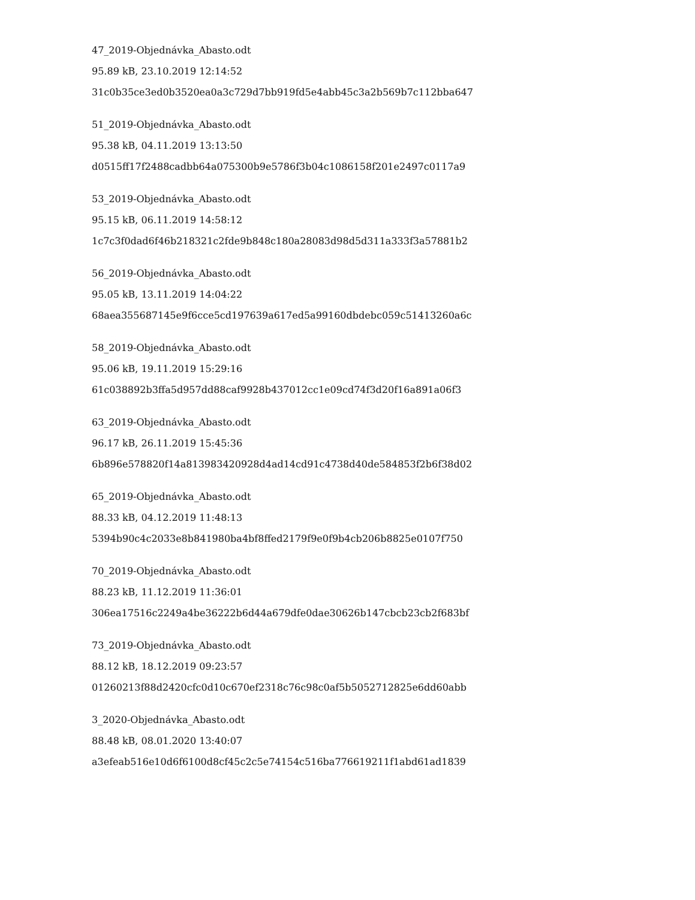47_2019-Objednávka_Abasto.odt
95.89 kB, 23.10.2019 12:14:52
31c0b35ce3ed0b3520ea0a3c729d7bb919fd5e4abb45c3a2b569b7c112bba647
51_2019-Objednávka_Abasto.odt
95.38 kB, 04.11.2019 13:13:50
d0515ff17f2488cadbb64a075300b9e5786f3b04c1086158f201e2497c0117a9
53_2019-Objednávka_Abasto.odt
95.15 kB, 06.11.2019 14:58:12
1c7c3f0dad6f46b218321c2fde9b848c180a28083d98d5d311a333f3a57881b2
56_2019-Objednávka_Abasto.odt
95.05 kB, 13.11.2019 14:04:22
68aea355687145e9f6cce5cd197639a617ed5a99160dbdebc059c51413260a6c
58_2019-Objednávka_Abasto.odt
95.06 kB, 19.11.2019 15:29:16
61c038892b3ffa5d957dd88caf9928b437012cc1e09cd74f3d20f16a891a06f3
63_2019-Objednávka_Abasto.odt
96.17 kB, 26.11.2019 15:45:36
6b896e578820f14a813983420928d4ad14cd91c4738d40de584853f2b6f38d02
65_2019-Objednávka_Abasto.odt
88.33 kB, 04.12.2019 11:48:13
5394b90c4c2033e8b841980ba4bf8ffed2179f9e0f9b4cb206b8825e0107f750
70_2019-Objednávka_Abasto.odt
88.23 kB, 11.12.2019 11:36:01
306ea17516c2249a4be36222b6d44a679dfe0dae30626b147cbcb23cb2f683bf
73_2019-Objednávka_Abasto.odt
88.12 kB, 18.12.2019 09:23:57
01260213f88d2420cfc0d10c670ef2318c76c98c0af5b5052712825e6dd60abb
3_2020-Objednávka_Abasto.odt
88.48 kB, 08.01.2020 13:40:07
a3efeab516e10d6f6100d8cf45c2c5e74154c516ba776619211f1abd61ad1839